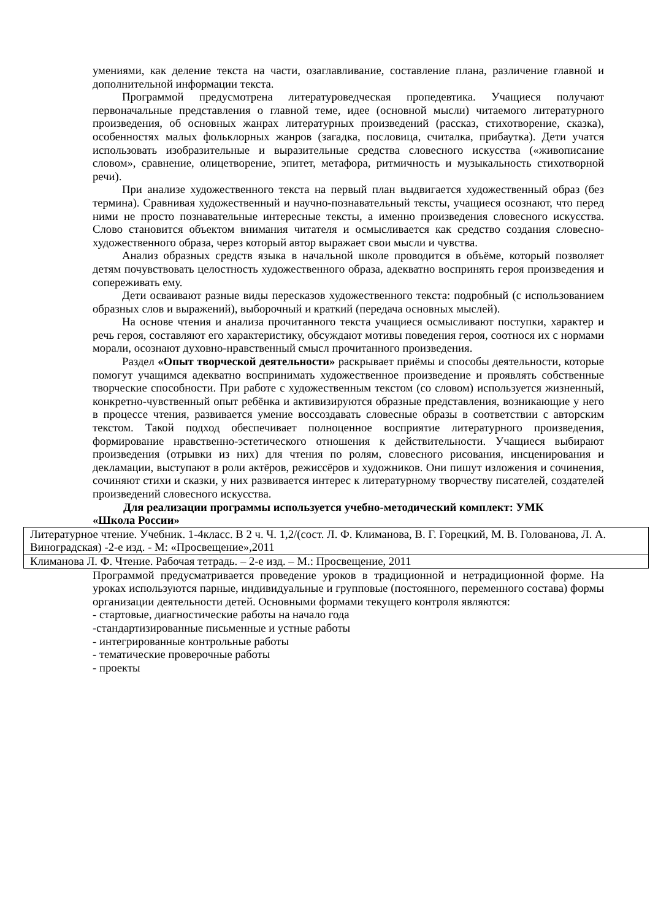умениями, как деление текста на части, озаглавливание, составление плана, различение главной и дополнительной информации текста.
Программой предусмотрена литературоведческая пропедевтика. Учащиеся получают первоначальные представления о главной теме, идее (основной мысли) читаемого литературного произведения, об основных жанрах литературных произведений (рассказ, стихотворение, сказка), особенностях малых фольклорных жанров (загадка, пословица, считалка, прибаутка). Дети учатся использовать изобразительные и выразительные средства словесного искусства («живописание словом», сравнение, олицетворение, эпитет, метафора, ритмичность и музыкальность стихотворной речи).
При анализе художественного текста на первый план выдвигается художественный образ (без термина). Сравнивая художественный и научно-познавательный тексты, учащиеся осознают, что перед ними не просто познавательные интересные тексты, а именно произведения словесного искусства. Слово становится объектом внимания читателя и осмысливается как средство создания словесно-художественного образа, через который автор выражает свои мысли и чувства.
Анализ образных средств языка в начальной школе проводится в объёме, который позволяет детям почувствовать целостность художественного образа, адекватно воспринять героя произведения и сопереживать ему.
Дети осваивают разные виды пересказов художественного текста: подробный (с использованием образных слов и выражений), выборочный и краткий (передача основных мыслей).
На основе чтения и анализа прочитанного текста учащиеся осмысливают поступки, характер и речь героя, составляют его характеристику, обсуждают мотивы поведения героя, соотнося их с нормами морали, осознают духовно-нравственный смысл прочитанного произведения.
Раздел «Опыт творческой деятельности» раскрывает приёмы и способы деятельности, которые помогут учащимся адекватно воспринимать художественное произведение и проявлять собственные творческие способности. При работе с художественным текстом (со словом) используется жизненный, конкретно-чувственный опыт ребёнка и активизируются образные представления, возникающие у него в процессе чтения, развивается умение воссоздавать словесные образы в соответствии с авторским текстом. Такой подход обеспечивает полноценное восприятие литературного произведения, формирование нравственно-эстетического отношения к действительности. Учащиеся выбирают произведения (отрывки из них) для чтения по ролям, словесного рисования, инсценирования и декламации, выступают в роли актёров, режиссёров и художников. Они пишут изложения и сочинения, сочиняют стихи и сказки, у них развивается интерес к литературному творчеству писателей, создателей произведений словесного искусства.
Для реализации программы используется учебно-методический комплект: УМК
«Школа России»
| Литературное чтение. Учебник. 1-4класс. В 2 ч. Ч. 1,2/(сост. Л. Ф. Климанова, В. Г. Горецкий, М. В. Голованова, Л. А. Виноградская) -2-е изд. - М: «Просвещение»,2011 |
| Климанова Л. Ф. Чтение. Рабочая тетрадь. – 2-е изд. – М.: Просвещение, 2011 |
Программой предусматривается проведение уроков в традиционной и нетрадиционной форме. На уроках используются парные, индивидуальные и групповые (постоянного, переменного состава) формы организации деятельности детей. Основными формами текущего контроля являются:
- стартовые, диагностические работы на начало года
-стандартизированные письменные и устные работы
- интегрированные контрольные работы
- тематические проверочные работы
- проекты